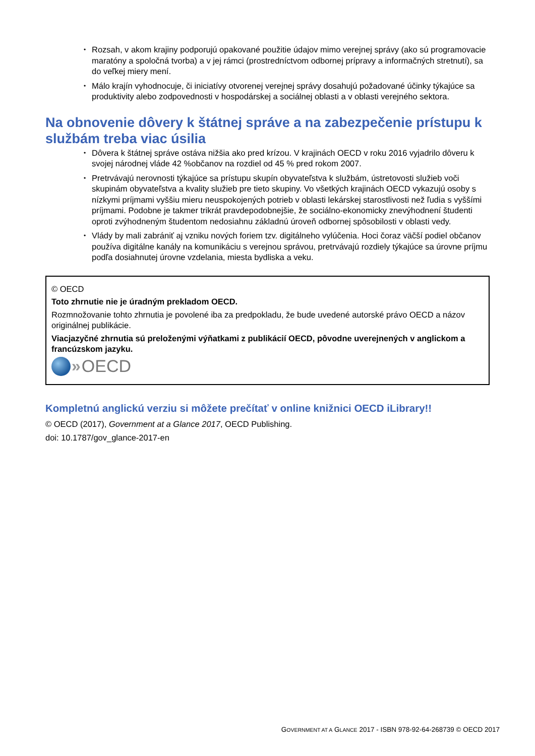• Rozsah, v akom krajiny podporujú opakované použitie údajov mimo verejnej správy (ako sú programovacie maratóny a spoločná tvorba) a v jej rámci (prostredníctvom odbornej prípravy a informačných stretnutí), sa do veľkej miery mení.
• Málo krajín vyhodnocuje, či iniciatívy otvorenej verejnej správy dosahujú požadované účinky týkajúce sa produktivity alebo zodpovednosti v hospodárskej a sociálnej oblasti a v oblasti verejného sektora.
Na obnovenie dôvery k štátnej správe a na zabezpečenie prístupu k službám treba viac úsilia
• Dôvera k štátnej správe ostáva nižšia ako pred krízou. V krajinách OECD v roku 2016 vyjadrilo dôveru k svojej národnej vláde 42 %občanov na rozdiel od 45 % pred rokom 2007.
• Pretrvávajú nerovnosti týkajúce sa prístupu skupín obyvateľstva k službám, ústretovosti služieb voči skupinám obyvateľstva a kvality služieb pre tieto skupiny. Vo všetkých krajinách OECD vykazujú osoby s nízkymi príjmami vyššiu mieru neuspokojených potrieb v oblasti lekárskej starostlivosti než ľudia s vyššími príjmami. Podobne je takmer trikrát pravdepodobnejšie, že sociálno-ekonomicky znevýhodnení študenti oproti zvýhodneným študentom nedosiahnu základnú úroveň odbornej spôsobilosti v oblasti vedy.
• Vlády by mali zabrániť aj vzniku nových foriem tzv. digitálneho vylúčenia. Hoci čoraz väčší podiel občanov používa digitálne kanály na komunikáciu s verejnou správou, pretrvávajú rozdiely týkajúce sa úrovne príjmu podľa dosiahnutej úrovne vzdelania, miesta bydliska a veku.
© OECD
Toto zhrnutie nie je úradným prekladom OECD.
Rozmnožovanie tohto zhrnutia je povolené iba za predpokladu, že bude uvedené autorské právo OECD a názov originálnej publikácie.
Viacjazyčné zhrnutia sú preloženými výňatkami z publikácií OECD, pôvodne uverejnených v anglickom a francúzskom jazyku.
» OECD
Kompletnú anglickú verziu si môžete prečítať v online knižnici OECD iLibrary!!
© OECD (2017), Government at a Glance 2017, OECD Publishing.
doi: 10.1787/gov_glance-2017-en
GOVERNMENT AT A GLANCE 2017 - ISBN 978-92-64-268739 © OECD 2017